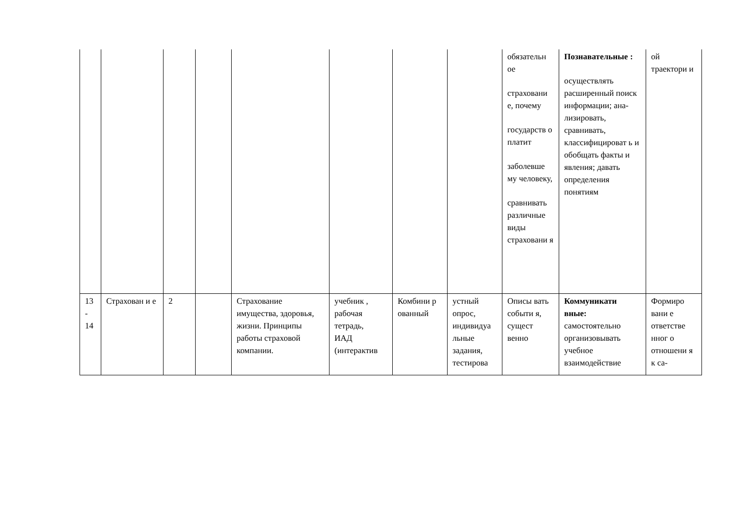| | | | | | | | | обязательн ое страховани е, почему государств о платит заболевше му человеку, сравнивать различные виды страховани я | Познавательные : осуществлять расширенный поиск информации; ана-лизировать, сравнивать, классифицироват ь и обобщать факты и явления; давать определения понятиям | ой траектори и |
| 13 - 14 | Страхован и е | 2 | | Страхование имущества, здоровья, жизни. Принципы работы страховой компании. | учебник , рабочая тетрадь, ИАД (интерактив | Комбини р ованный | устный опрос, индивидуа льные задания, тестирова | Описы вать событи я, сущест венно | Коммуникати вные: самостоятельно организовывать учебное взаимодействие | Формиро вани е ответстве нног о отношени я к са- |